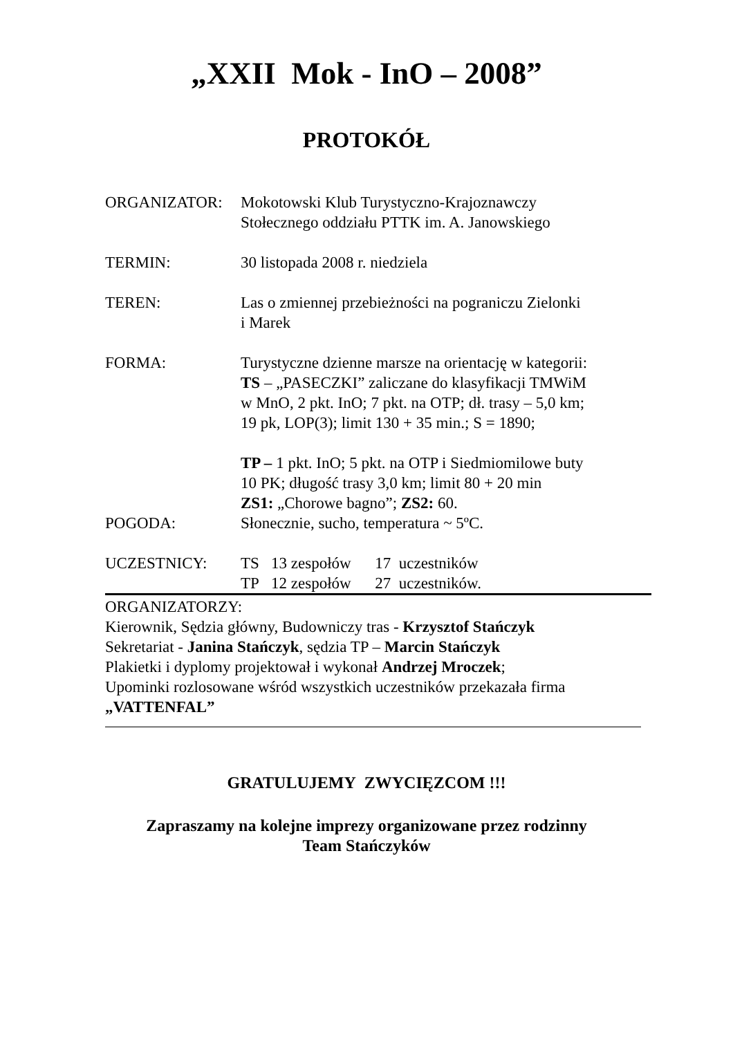„XXII Mok - InO – 2008”
PROTOKÓŁ
ORGANIZATOR: Mokotowski Klub Turystyczno-Krajoznawczy
Stołecznego oddziału PTTK im. A. Janowskiego
TERMIN: 30 listopada 2008 r. niedziela
TEREN: Las o zmiennej przebieżności na pograniczu Zielonki
i Marek
FORMA: Turystyczne dzienne marsze na orientację w kategorii:
TS – „PASECZKI” zaliczane do klasyfikacji TMWiM
w MnO, 2 pkt. InO; 7 pkt. na OTP; dł. trasy – 5,0 km;
19 pk, LOP(3); limit 130 + 35 min.; S = 1890;
TP – 1 pkt. InO; 5 pkt. na OTP i Siedmiomilowe buty
10 PK; długość trasy 3,0 km; limit 80 + 20 min
ZS1: „Chorowe bagno”; ZS2: 60.
POGODA: Słonecznie, sucho, temperatura ~ 5ºC.
UCZESTNICY: TS 13 zespołów 17 uczestników
TP 12 zespołów 27 uczestników.
ORGANIZATORZY:
Kierownik, Sędzia główny, Budowniczy tras - Krzysztof Stańczyk
Sekretariat - Janina Stańczyk, sędzia TP – Marcin Stańczyk
Plakietki i dyplomy projektował i wykonał Andrzej Mroczek;
Upominki rozlosowane wśród wszystkich uczestników przekazała firma
„VATTENFAL”
GRATULUJEMY ZWYCIĘZCOM !!!
Zapraszamy na kolejne imprezy organizowane przez rodzinny
Team Stańczyków